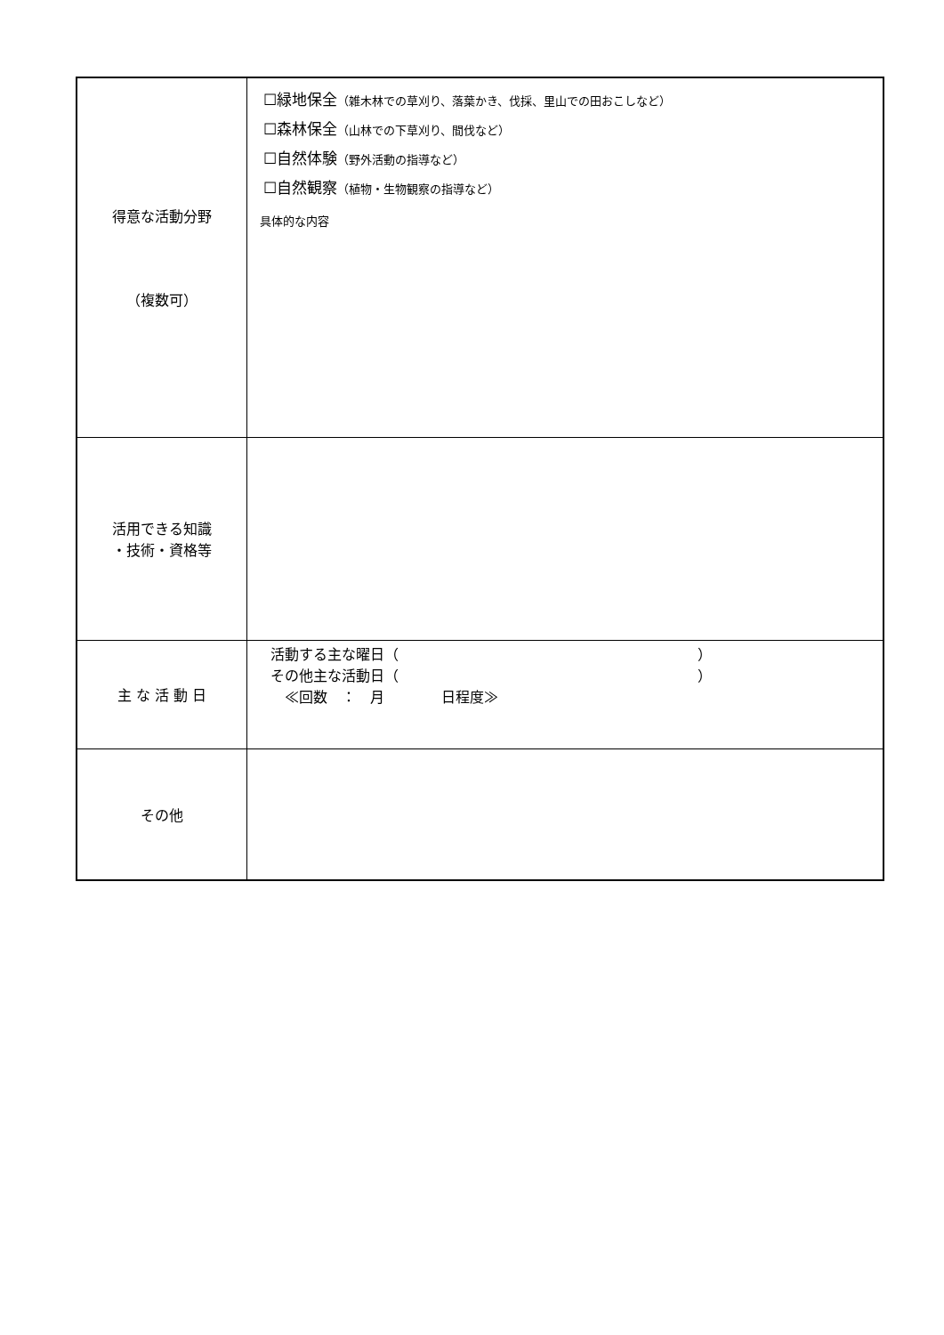| 得意な活動分野 （複数可） | ☐緑地保全 （雑木林での草刈り、落葉かき、伐採、里山での田おこしなど） ☐森林保全 （山林での下草刈り、間伐など） ☐自然体験 （野外活動の指導など） ☐自然観察 （植物・生物観察の指導など） 具体的な内容 |
| 活用できる知識 ・技術・資格等 | |
| 主 な 活 動 日 | 活動する主な曜日（ ） その他主な活動日（ ） ≪回数 ： 月 日程度≫ |
| その他 | |